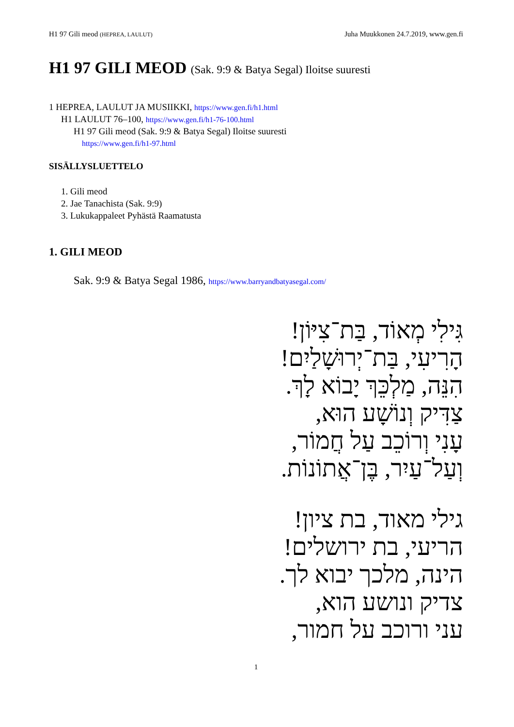H1 97 Gili meod (HEPREA, LAULUT)
Juha Muukkonen 24.7.2019, www.gen.fi
H1 97 GILI MEOD (Sak. 9:9 & Batya Segal) Iloitse suuresti
1 HEPREA, LAULUT JA MUSIIKKI, https://www.gen.fi/h1.html
H1 LAULUT 76–100, https://www.gen.fi/h1-76-100.html
H1 97 Gili meod (Sak. 9:9 & Batya Segal) Iloitse suuresti
https://www.gen.fi/h1-97.html
SISÄLLYSLUETTELO
1. Gili meod
2. Jae Tanachista (Sak. 9:9)
3. Lukukappaleet Pyhästä Raamatusta
1. GILI MEOD
Sak. 9:9 & Batya Segal 1986, https://www.barryandbatyasegal.com/
גִּילִי מְאוֹד, בַּת־צִיּוֹן!
הָרִיעִי, בַּת־יְרוּשָׁלַיִם!
הִנֵּה, מַלְכֵּךְ יָבוֹא לָךְ.
צַדִּיק וְנוֹשָׁע הוּא,
עָנִי וְרוֹכֵב עַל חֲמוֹר,
וְעַל־עַיִר, בֶּן־אֲתוֹנוֹת.
גילי מאוד, בת ציון!
הריעי, בת ירושלים!
הינה, מלכך יבוא לך.
צדיק ונושע הוא,
עני ורוכב על חמור,
1